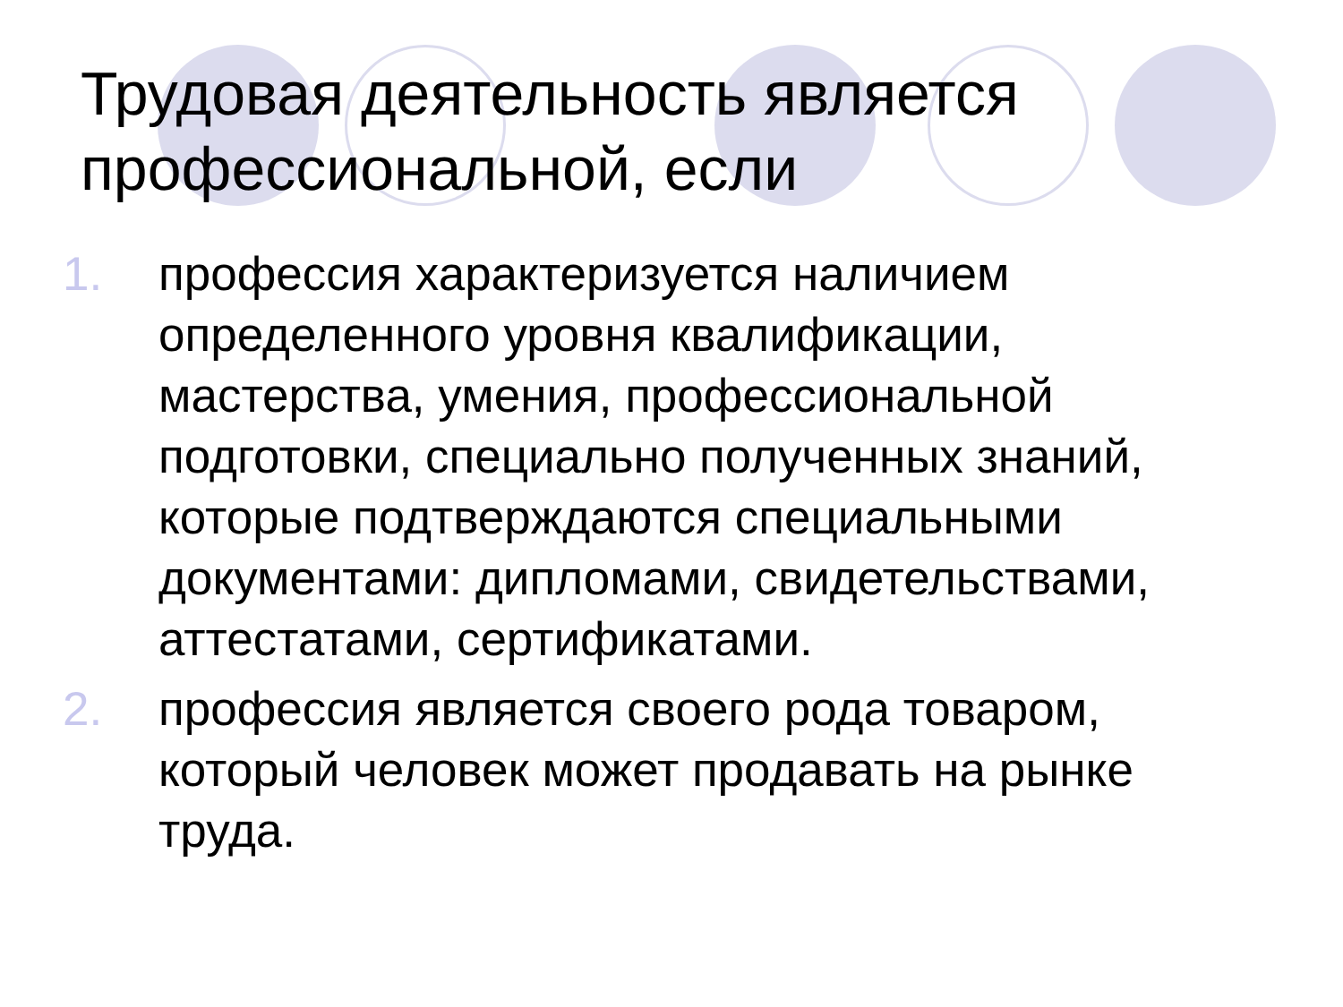Трудовая деятельность является профессиональной, если
1. профессия характеризуется наличием определенного уровня квалификации, мастерства, умения, профессиональной подготовки, специально полученных знаний, которые подтверждаются специальными документами: дипломами, свидетельствами, аттестатами, сертификатами.
2. профессия является своего рода товаром, который человек может продавать на рынке труда.